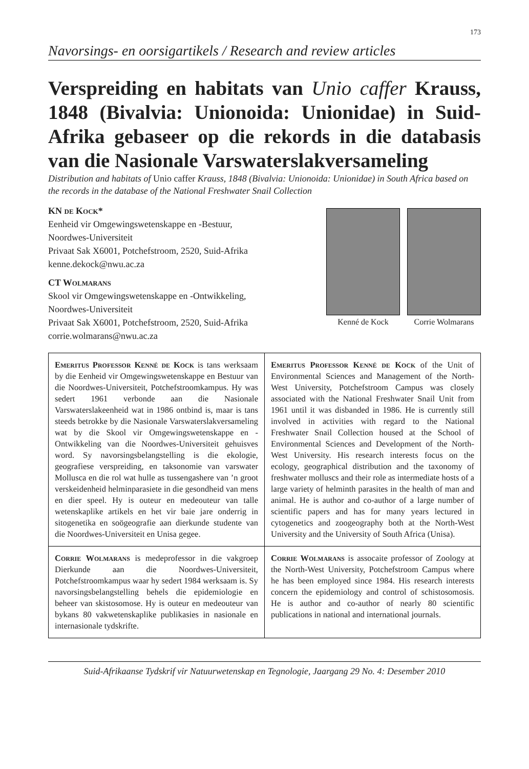173
Navorsings- en oorsigartikels / Research and review articles
Verspreiding en habitats van Unio caffer Krauss, 1848 (Bivalvia: Unionoida: Unionidae) in Suid-Afrika gebaseer op die rekords in die databasis van die Nasionale Varswaterslakversameling
Distribution and habitats of Unio caffer Krauss, 1848 (Bivalvia: Unionoida: Unionidae) in South Africa based on the records in the database of the National Freshwater Snail Collection
KN de Kock*
Eenheid vir Omgewingswetenskappe en -Bestuur,
Noordwes-Universiteit
Privaat Sak X6001, Potchefstroom, 2520, Suid-Afrika
kenne.dekock@nwu.ac.za
CT Wolmarans
Skool vir Omgewingswetenskappe en -Ontwikkeling,
Noordwes-Universiteit
Privaat Sak X6001, Potchefstroom, 2520, Suid-Afrika
corrie.wolmarans@nwu.ac.za
Kenné de Kock Corrie Wolmarans
| Emeritus Professor Kenné de Kock is tans werksaam by die Eenheid vir Omgewingswetenskappe en Bestuur van die Noordwes-Universiteit, Potchefstroomkampus. Hy was sedert 1961 verbonde aan die Nasionale Varswaterslakeenheid wat in 1986 ontbind is, maar is tans steeds betrokke by die Nasionale Varswaterslakversameling wat by die Skool vir Omgewingswetenskappe en -Ontwikkeling van die Noordwes-Universiteit gehuisves word. Sy navorsingsbelangstelling is die ekologie, geografiese verspreiding, en taksonomie van varswater Mollusca en die rol wat hulle as tussengashere van ’n groot verskeidenheid helminparasiete in die gesondheid van mens en dier speel. Hy is outeur en medeouteur van talle wetenskaplike artikels en het vir baie jare onderrig in sitogenetika en soögeografie aan dierkunde studente van die Noordwes-Universiteit en Unisa gegee. | Emeritus Professor Kenné de Kock of the Unit of Environmental Sciences and Management of the North-West University, Potchefstroom Campus was closely associated with the National Freshwater Snail Unit from 1961 until it was disbanded in 1986. He is currently still involved in activities with regard to the National Freshwater Snail Collection housed at the School of Environmental Sciences and Development of the North-West University. His research interests focus on the ecology, geographical distribution and the taxonomy of freshwater molluscs and their role as intermediate hosts of a large variety of helminth parasites in the health of man and animal. He is author and co-author of a large number of scientific papers and has for many years lectured in cytogenetics and zoogeography both at the North-West University and the University of South Africa (Unisa). |
| Corrie Wolmarans is medeprofessor in die vakgroep Dierkunde aan die Noordwes-Universiteit, Potchefstroomkampus waar hy sedert 1984 werksaam is. Sy navorsingsbelangstelling behels die epidemiologie en beheer van skistosomose. Hy is outeur en medeouteur van bykans 80 vakwetenskaplike publikasies in nasionale en internasionale tydskrifte. | Corrie Wolmarans is assocaite professor of Zoology at the North-West University, Potchefstroom Campus where he has been employed since 1984. His research interests concern the epidemiology and control of schistosomosis. He is author and co-author of nearly 80 scientific publications in national and international journals. |
Suid-Afrikaanse Tydskrif vir Natuurwetenskap en Tegnologie, Jaargang 29 No. 4: Desember 2010